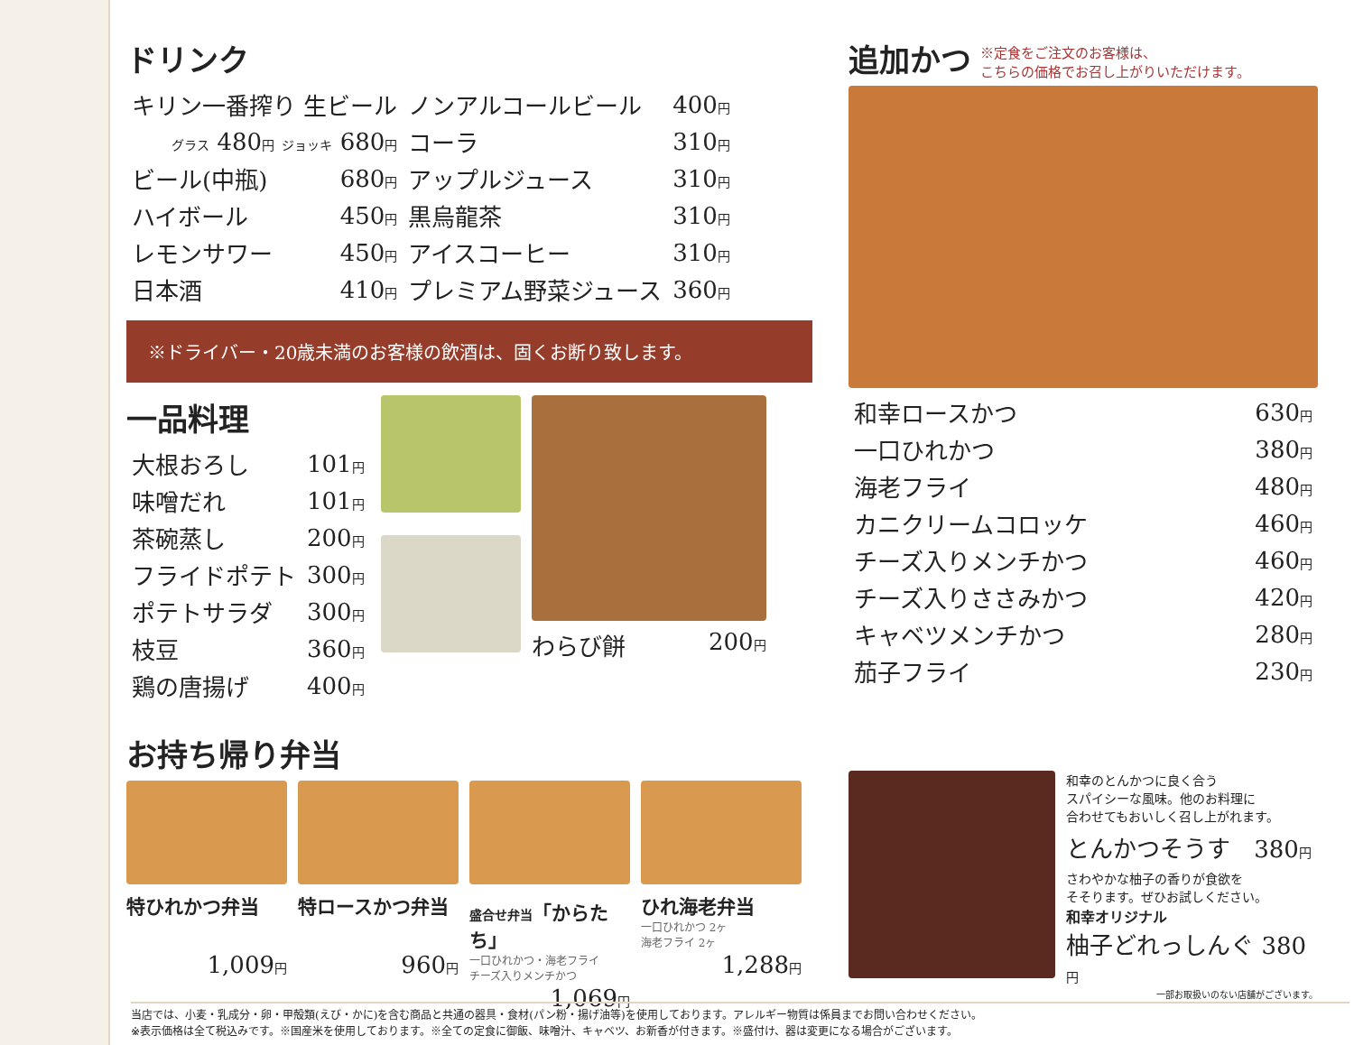ドリンク
| キリン一番搾り 生ビール | | ノンアルコールビール | 400 円 |
| グラス 480 円 ジョッキ 680 円 | | コーラ | 310 円 |
| ビール(中瓶) | 680 円 | アップルジュース | 310 円 |
| ハイボール | 450 円 | 黒烏龍茶 | 310 円 |
| レモンサワー | 450 円 | アイスコーヒー | 310 円 |
| 日本酒 | 410 円 | プレミアム野菜ジュース | 360 円 |
※ドライバー・20歳未満のお客様の飲酒は、固くお断り致します。
一品料理
| 大根おろし | 101 円 |
| 味噌だれ | 101 円 |
| 茶碗蒸し | 200 円 |
| フライドポテト | 300 円 |
| ポテトサラダ | 300 円 |
| 枝豆 | 360 円 |
| 鶏の唐揚げ | 400 円 |
わらび餅 200円
お持ち帰り弁当
特ひれかつ弁当
1,009円
特ロースかつ弁当
960円
盛合せ弁当「からたち」
一口ひれかつ・海老フライ
チーズ入りメンチかつ
1,069円
ひれ海老弁当
一口ひれかつ 2ヶ
海老フライ 2ヶ
1,288円
追加かつ
※定食をご注文のお客様は、
こちらの価格でお召し上がりいただけます。
| 和幸ロースかつ | 630 円 |
| 一口ひれかつ | 380 円 |
| 海老フライ | 480 円 |
| カニクリームコロッケ | 460 円 |
| チーズ入りメンチかつ | 460 円 |
| チーズ入りささみかつ | 420 円 |
| キャベツメンチかつ | 280 円 |
| 茄子フライ | 230 円 |
和幸のとんかつに良く合う
スパイシーな風味。他のお料理に
合わせてもおいしく召し上がれます。
とんかつそうす　380円
さわやかな柚子の香りが食欲を
そそります。ぜひお試しください。
和幸オリジナル
柚子どれっしんぐ 380円
一部お取扱いのない店舗がございます。
当店では、小麦・乳成分・卵・甲殻類(えび・かに)を含む商品と共通の器具・食材(パン粉・揚げ油等)を使用しております。アレルギー物質は係員までお問い合わせください。
※表示価格は全て税込みです。※国産米を使用しております。※全ての定食に御飯、味噌汁、キャベツ、お新香が付きます。※盛付け、器は変更になる場合がございます。